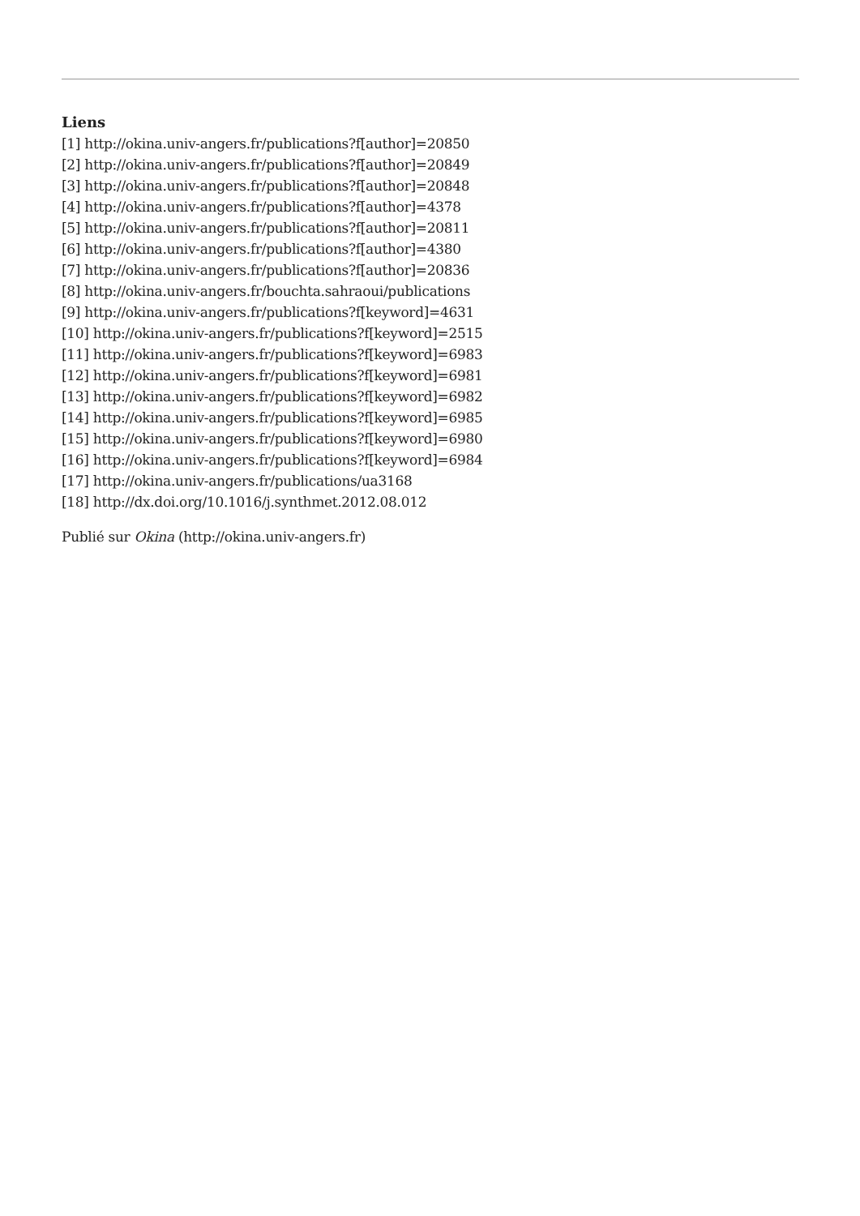Liens
[1] http://okina.univ-angers.fr/publications?f[author]=20850
[2] http://okina.univ-angers.fr/publications?f[author]=20849
[3] http://okina.univ-angers.fr/publications?f[author]=20848
[4] http://okina.univ-angers.fr/publications?f[author]=4378
[5] http://okina.univ-angers.fr/publications?f[author]=20811
[6] http://okina.univ-angers.fr/publications?f[author]=4380
[7] http://okina.univ-angers.fr/publications?f[author]=20836
[8] http://okina.univ-angers.fr/bouchta.sahraoui/publications
[9] http://okina.univ-angers.fr/publications?f[keyword]=4631
[10] http://okina.univ-angers.fr/publications?f[keyword]=2515
[11] http://okina.univ-angers.fr/publications?f[keyword]=6983
[12] http://okina.univ-angers.fr/publications?f[keyword]=6981
[13] http://okina.univ-angers.fr/publications?f[keyword]=6982
[14] http://okina.univ-angers.fr/publications?f[keyword]=6985
[15] http://okina.univ-angers.fr/publications?f[keyword]=6980
[16] http://okina.univ-angers.fr/publications?f[keyword]=6984
[17] http://okina.univ-angers.fr/publications/ua3168
[18] http://dx.doi.org/10.1016/j.synthmet.2012.08.012
Publié sur Okina (http://okina.univ-angers.fr)